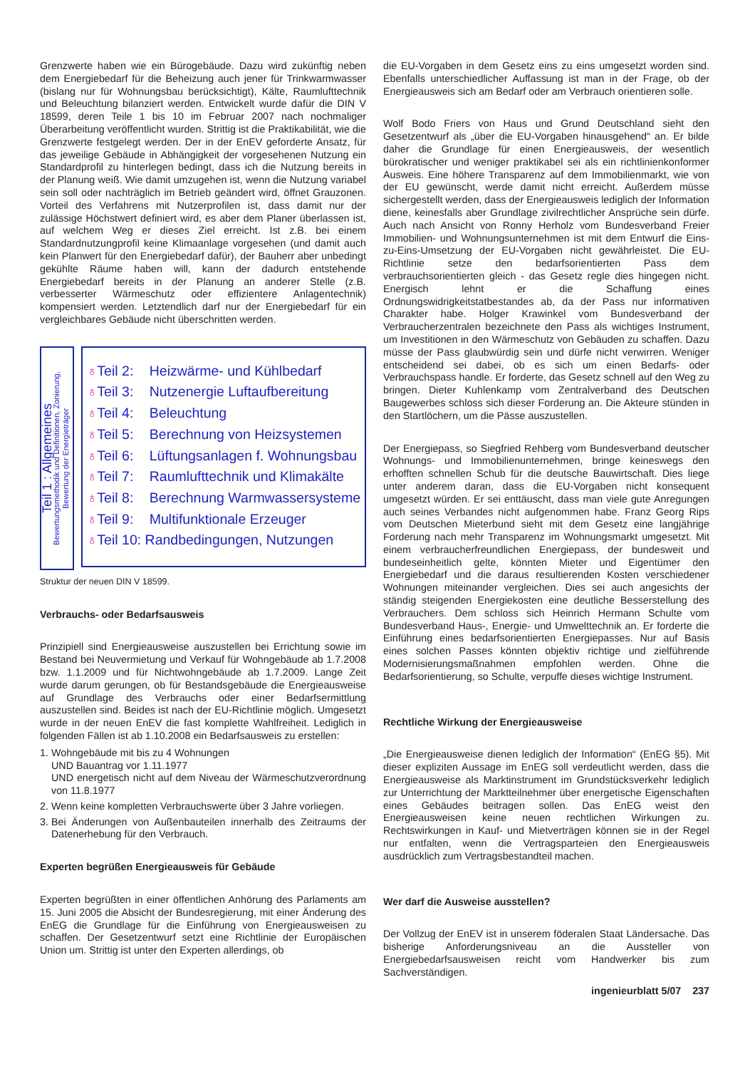Grenzwerte haben wie ein Bürogebäude. Dazu wird zukünftig neben dem Energiebedarf für die Beheizung auch jener für Trinkwarmwasser (bislang nur für Wohnungsbau berücksichtigt), Kälte, Raumlufttechnik und Beleuchtung bilanziert werden. Entwickelt wurde dafür die DIN V 18599, deren Teile 1 bis 10 im Februar 2007 nach nochmaliger Überarbeitung veröffentlicht wurden. Strittig ist die Praktikabilität, wie die Grenzwerte festgelegt werden. Der in der EnEV geforderte Ansatz, für das jeweilige Gebäude in Abhängigkeit der vorgesehenen Nutzung ein Standardprofil zu hinterlegen bedingt, dass ich die Nutzung bereits in der Planung weiß. Wie damit umzugehen ist, wenn die Nutzung variabel sein soll oder nachträglich im Betrieb geändert wird, öffnet Grauzonen. Vorteil des Verfahrens mit Nutzerprofilen ist, dass damit nur der zulässige Höchstwert definiert wird, es aber dem Planer überlassen ist, auf welchem Weg er dieses Ziel erreicht. Ist z.B. bei einem Standardnutzungprofil keine Klimaanlage vorgesehen (und damit auch kein Planwert für den Energiebedarf dafür), der Bauherr aber unbedingt gekühlte Räume haben will, kann der dadurch entstehende Energiebedarf bereits in der Planung an anderer Stelle (z.B. verbesserter Wärmeschutz oder effizientere Anlagentechnik) kompensiert werden. Letztendlich darf nur der Energiebedarf für ein vergleichbares Gebäude nicht überschritten werden.
Teil 1 : Allgemeines
Bewertungsmethodik und Definitionen, Zonierung,
Bewertung der Energieträger
♁ Teil 2: Heizwärme- und Kühlbedarf
♁ Teil 3: Nutzenergie Luftaufbereitung
♁ Teil 4: Beleuchtung
♁ Teil 5: Berechnung von Heizsystemen
♁ Teil 6: Lüftungsanlagen f. Wohnungsbau
♁ Teil 7: Raumlufttechnik und Klimakälte
♁ Teil 8: Berechnung Warmwassersysteme
♁ Teil 9: Multifunktionale Erzeuger
♁Teil 10: Randbedingungen, Nutzungen
Struktur der neuen DIN V 18599.
Verbrauchs- oder Bedarfsausweis
Prinzipiell sind Energieausweise auszustellen bei Errichtung sowie im Bestand bei Neuvermietung und Verkauf für Wohngebäude ab 1.7.2008 bzw. 1.1.2009 und für Nichtwohngebäude ab 1.7.2009. Lange Zeit wurde darum gerungen, ob für Bestandsgebäude die Energieausweise auf Grundlage des Verbrauchs oder einer Bedarfsermittlung auszustellen sind. Beides ist nach der EU-Richtlinie möglich. Umgesetzt wurde in der neuen EnEV die fast komplette Wahlfreiheit. Lediglich in folgenden Fällen ist ab 1.10.2008 ein Bedarfsausweis zu erstellen:
1. Wohngebäude mit bis zu 4 Wohnungen
UND Bauantrag vor 1.11.1977
UND energetisch nicht auf dem Niveau der Wärmeschutzverordnung von 11.8.1977
2. Wenn keine kompletten Verbrauchswerte über 3 Jahre vorliegen.
3. Bei Änderungen von Außenbauteilen innerhalb des Zeitraums der Datenerhebung für den Verbrauch.
Experten begrüßen Energieausweis für Gebäude
Experten begrüßten in einer öffentlichen Anhörung des Parlaments am 15. Juni 2005 die Absicht der Bundesregierung, mit einer Änderung des EnEG die Grundlage für die Einführung von Energieausweisen zu schaffen. Der Gesetzentwurf setzt eine Richtlinie der Europäischen Union um. Strittig ist unter den Experten allerdings, ob
die EU-Vorgaben in dem Gesetz eins zu eins umgesetzt worden sind. Ebenfalls unterschiedlicher Auffassung ist man in der Frage, ob der Energieausweis sich am Bedarf oder am Verbrauch orientieren solle.
Wolf Bodo Friers von Haus und Grund Deutschland sieht den Gesetzentwurf als „über die EU-Vorgaben hinausgehend“ an. Er bilde daher die Grundlage für einen Energieausweis, der wesentlich bürokratischer und weniger praktikabel sei als ein richtlinienkonformer Ausweis. Eine höhere Transparenz auf dem Immobilienmarkt, wie von der EU gewünscht, werde damit nicht erreicht. Außerdem müsse sichergestellt werden, dass der Energieausweis lediglich der Information diene, keinesfalls aber Grundlage zivilrechtlicher Ansprüche sein dürfe. Auch nach Ansicht von Ronny Herholz vom Bundesverband Freier Immobilien- und Wohnungsunternehmen ist mit dem Entwurf die Eins-zu-Eins-Umsetzung der EU-Vorgaben nicht gewährleistet. Die EU-Richtlinie setze den bedarfsorientierten Pass dem verbrauchsorientierten gleich - das Gesetz regle dies hingegen nicht. Energisch lehnt er die Schaffung eines Ordnungswidrigkeitstatbestandes ab, da der Pass nur informativen Charakter habe. Holger Krawinkel vom Bundesverband der Verbraucherzentralen bezeichnete den Pass als wichtiges Instrument, um Investitionen in den Wärmeschutz von Gebäuden zu schaffen. Dazu müsse der Pass glaubwürdig sein und dürfe nicht verwirren. Weniger entscheidend sei dabei, ob es sich um einen Bedarfs- oder Verbrauchspass handle. Er forderte, das Gesetz schnell auf den Weg zu bringen. Dieter Kuhlenkamp vom Zentralverband des Deutschen Baugewerbes schloss sich dieser Forderung an. Die Akteure stünden in den Startlöchern, um die Pässe auszustellen.
Der Energiepass, so Siegfried Rehberg vom Bundesverband deutscher Wohnungs- und Immobilienunternehmen, bringe keineswegs den erhofften schnellen Schub für die deutsche Bauwirtschaft. Dies liege unter anderem daran, dass die EU-Vorgaben nicht konsequent umgesetzt würden. Er sei enttäuscht, dass man viele gute Anregungen auch seines Verbandes nicht aufgenommen habe. Franz Georg Rips vom Deutschen Mieterbund sieht mit dem Gesetz eine langjährige Forderung nach mehr Transparenz im Wohnungsmarkt umgesetzt. Mit einem verbraucherfreundlichen Energiepass, der bundesweit und bundeseinheitlich gelte, könnten Mieter und Eigentümer den Energiebedarf und die daraus resultierenden Kosten verschiedener Wohnungen miteinander vergleichen. Dies sei auch angesichts der ständig steigenden Energiekosten eine deutliche Besserstellung des Verbrauchers. Dem schloss sich Heinrich Hermann Schulte vom Bundesverband Haus-, Energie- und Umwelttechnik an. Er forderte die Einführung eines bedarfsorientierten Energiepasses. Nur auf Basis eines solchen Passes könnten objektiv richtige und zielführende Modernisierungsmaßnahmen empfohlen werden. Ohne die Bedarfsorientierung, so Schulte, verpuffe dieses wichtige Instrument.
Rechtliche Wirkung der Energieausweise
„Die Energieausweise dienen lediglich der Information“ (EnEG §5). Mit dieser expliziten Aussage im EnEG soll verdeutlicht werden, dass die Energieausweise als Marktinstrument im Grundstücksverkehr lediglich zur Unterrichtung der Marktteilnehmer über energetische Eigenschaften eines Gebäudes beitragen sollen. Das EnEG weist den Energieausweisen keine neuen rechtlichen Wirkungen zu. Rechtswirkungen in Kauf- und Mietverträgen können sie in der Regel nur entfalten, wenn die Vertragsparteien den Energieausweis ausdrücklich zum Vertragsbestandteil machen.
Wer darf die Ausweise ausstellen?
Der Vollzug der EnEV ist in unserem föderalen Staat Ländersache. Das bisherige Anforderungsniveau an die Aussteller von Energiebedarfsausweisen reicht vom Handwerker bis zum Sachverständigen.
ingenieurblatt 5/07 237